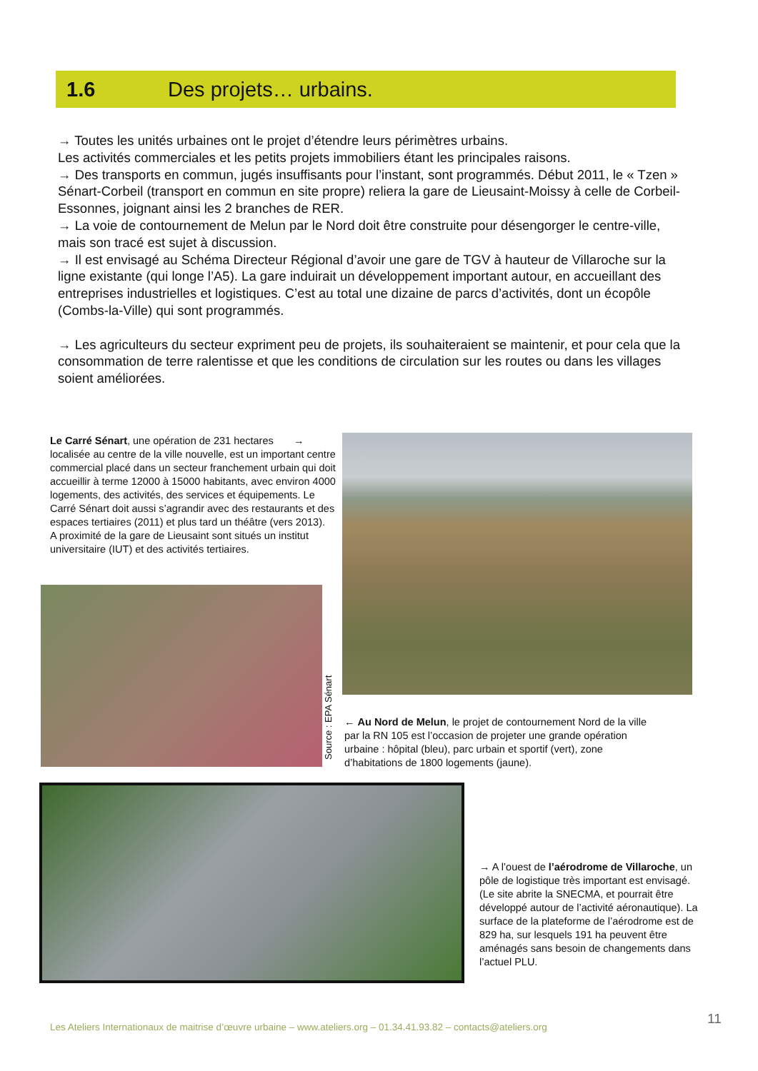1.6 Des projets… urbains.
→ Toutes les unités urbaines ont le projet d’étendre leurs périmètres urbains.
Les activités commerciales et les petits projets immobiliers étant les principales raisons.
→ Des transports en commun, jugés insuffisants pour l’instant, sont programmés. Début 2011, le « Tzen » Sénart-Corbeil (transport en commun en site propre) reliera la gare de Lieusaint-Moissy à celle de Corbeil-Essonnes, joignant ainsi les 2 branches de RER.
→ La voie de contournement de Melun par le Nord doit être construite pour désengorger le centre-ville, mais son tracé est sujet à discussion.
→ Il est envisagé au Schéma Directeur Régional d’avoir une gare de TGV à hauteur de Villaroche sur la ligne existante (qui longe l’A5). La gare induirait un développement important autour, en accueillant des entreprises industrielles et logistiques. C’est au total une dizaine de parcs d’activités, dont un écopôle (Combs-la-Ville) qui sont programmés.
→ Les agriculteurs du secteur expriment peu de projets, ils souhaiteraient se maintenir, et pour cela que la consommation de terre ralentisse et que les conditions de circulation sur les routes ou dans les villages soient améliorées.
Le Carré Sénart, une opération de 231 hectares → localisée au centre de la ville nouvelle, est un important centre commercial placé dans un secteur franchement urbain qui doit accueillir à terme 12000 à 15000 habitants, avec environ 4000 logements, des activités, des services et équipements. Le Carré Sénart doit aussi s’agrandir avec des restaurants et des espaces tertiaires (2011) et plus tard un théâtre (vers 2013).
A proximité de la gare de Lieusaint sont situés un institut universitaire (IUT) et des activités tertiaires.
Source : EPA Sénart
← Au Nord de Melun, le projet de contournement Nord de la ville par la RN 105 est l’occasion de projeter une grande opération urbaine : hôpital (bleu), parc urbain et sportif (vert), zone d’habitations de 1800 logements (jaune).
→ A l’ouest de l’aérodrome de Villaroche, un pôle de logistique très important est envisagé. (Le site abrite la SNECMA, et pourrait être développé autour de l’activité aéronautique). La surface de la plateforme de l’aérodrome est de 829 ha, sur lesquels 191 ha peuvent être aménagés sans besoin de changements dans l’actuel PLU.
11
Les Ateliers Internationaux de maitrise d’œuvre urbaine – www.ateliers.org – 01.34.41.93.82 – contacts@ateliers.org